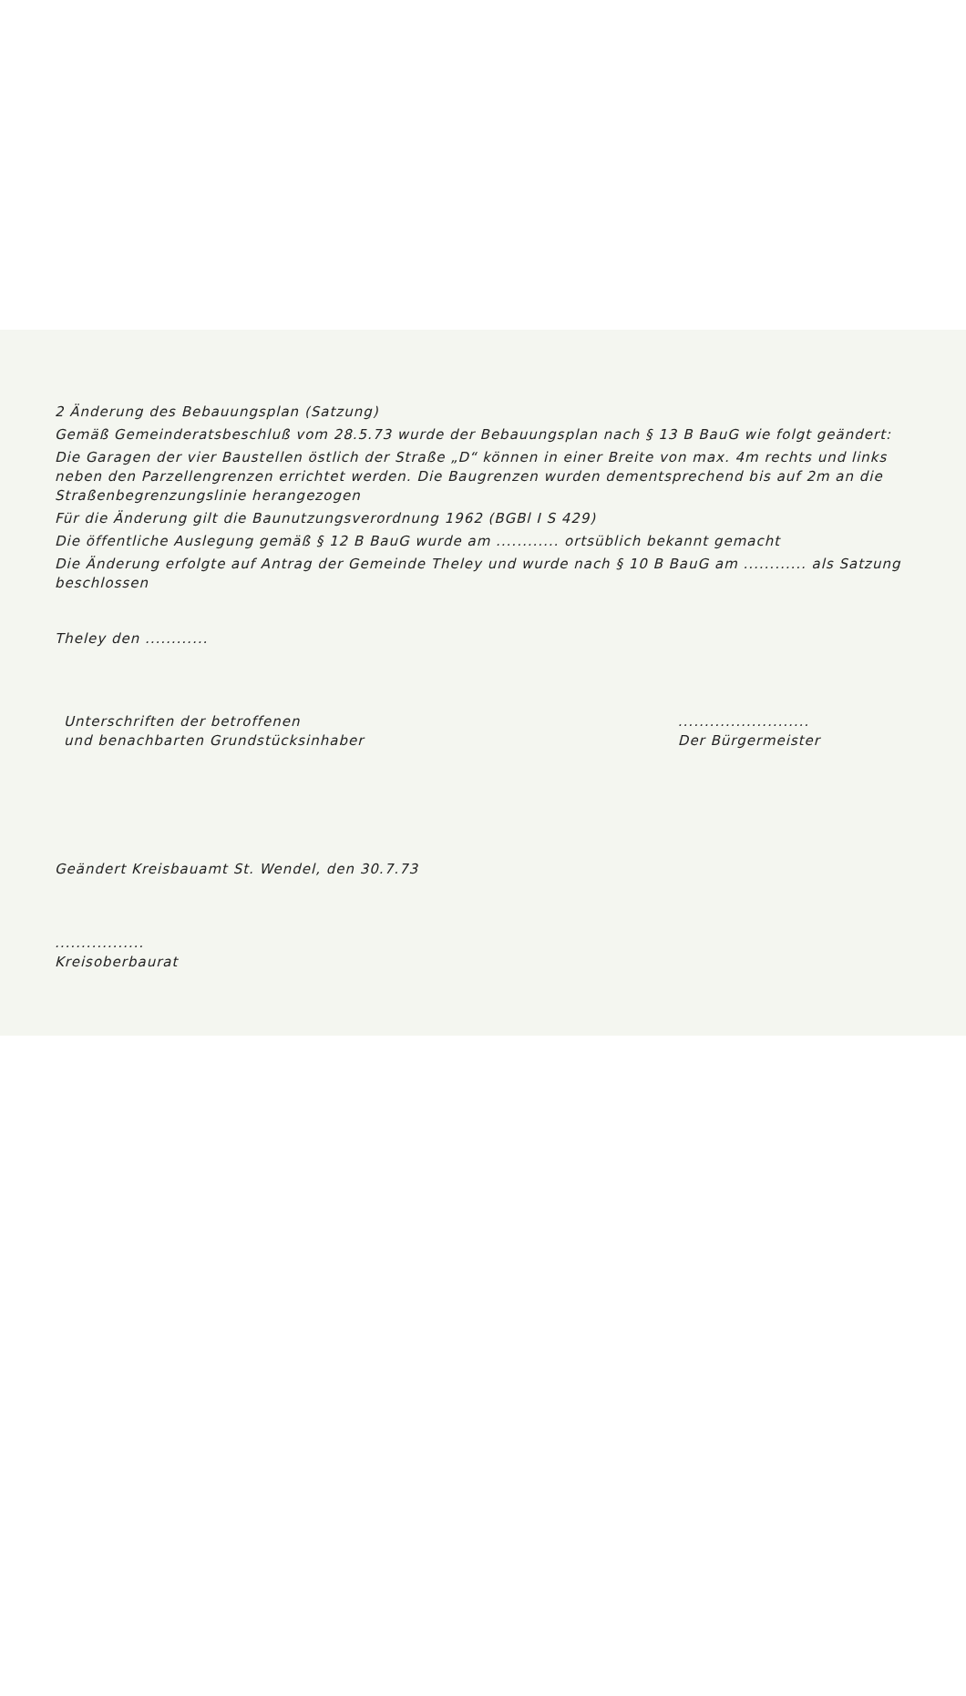2 Änderung des Bebauungsplan (Satzung)
Gemäß Gemeinderatsbeschluß vom 28.5.73 wurde der Bebauungsplan nach § 13 B BauG wie folgt geändert:
Die Garagen der vier Baustellen östlich der Straße „D“ können in einer Breite von max. 4m rechts und links neben den Parzellengrenzen errichtet werden. Die Baugrenzen wurden dementsprechend bis auf 2m an die Straßenbegrenzungslinie herangezogen
Für die Änderung gilt die Baunutzungsverordnung 1962 (BGBl I S 429)
Die öffentliche Auslegung gemäß § 12 B BauG wurde am ............ ortsüblich bekannt gemacht
Die Änderung erfolgte auf Antrag der Gemeinde Theley und wurde nach § 10 B BauG am ............ als Satzung beschlossen
Theley den ............
Unterschriften der betroffenen
und benachbarten Grundstücksinhaber
.........................
Der Bürgermeister
Geändert Kreisbauamt St. Wendel, den 30.7.73
.................
Kreisoberbaurat